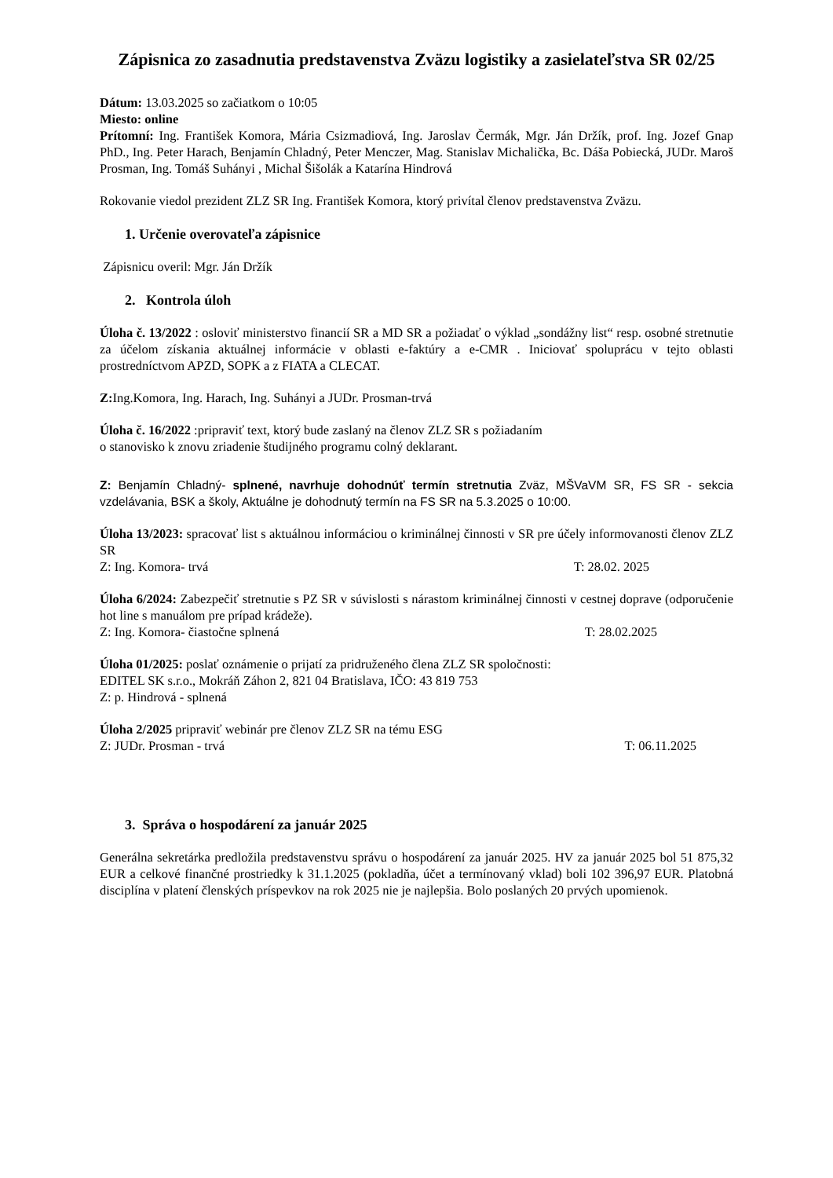Zápisnica zo zasadnutia predstavenstva Zväzu logistiky a zasielateľstva SR 02/25
Dátum: 13.03.2025 so začiatkom o 10:05
Miesto: online
Prítomní: Ing. František Komora, Mária Csizmadiová, Ing. Jaroslav Čermák, Mgr. Ján Držík, prof. Ing. Jozef Gnap PhD., Ing. Peter Harach, Benjamín Chladný, Peter Menczer, Mag. Stanislav Michalička, Bc. Dáša Pobiecká, JUDr. Maroš Prosman, Ing. Tomáš Suhányi , Michal Šišolák a Katarína Hindrová
Rokovanie viedol prezident ZLZ SR Ing. František Komora, ktorý privítal členov predstavenstva Zväzu.
1. Určenie overovateľa zápisnice
Zápisnicu overil: Mgr. Ján Držík
2. Kontrola úloh
Úloha č. 13/2022 : osloviť ministerstvo financií SR a MD SR a požiadať o výklad „sondážny list“ resp. osobné stretnutie za účelom získania aktuálnej informácie v oblasti e-faktúry a e-CMR . Iniciovať spoluprácu v tejto oblasti prostredníctvom APZD, SOPK a z FIATA a CLECAT.
Z: Ing.Komora, Ing. Harach, Ing. Suhányi a JUDr. Prosman-trvá
Úloha č. 16/2022 :pripraviť text, ktorý bude zaslaný na členov ZLZ SR s požiadaním
o stanovisko k znovu zriadenie študijného programu colný deklarant.
Z: Benjamín Chladný- splnené, navrhuje dohodnúť termín stretnutia Zväz, MŠVaVM SR, FS SR - sekcia vzdelávania, BSK a školy, Aktuálne je dohodnutý termín na FS SR na 5.3.2025 o 10:00.
Úloha 13/2023: spracovať list s aktuálnou informáciou o kriminálnej činnosti v SR pre účely informovanosti členov ZLZ SR
Z: Ing. Komora- trvá T: 28.02. 2025
Úloha 6/2024: Zabezpečiť stretnutie s PZ SR v súvislosti s nárastom kriminálnej činnosti v cestnej doprave (odporučenie hot line s manuálom pre prípad krádeže).
Z: Ing. Komora- čiastočne splnená T: 28.02.2025
Úloha 01/2025: poslať oznámenie o prijatí za pridruženého člena ZLZ SR spoločnosti:
EDITEL SK s.r.o., Mokráň Záhon 2, 821 04 Bratislava, IČO: 43 819 753
Z: p. Hindrová - splnená
Úloha 2/2025 pripraviť webinár pre členov ZLZ SR na tému ESG
Z: JUDr. Prosman - trvá T: 06.11.2025
3. Správa o hospodárení za január 2025
Generálna sekretárka predložila predstavenstvu správu o hospodárení za január 2025. HV za január 2025 bol 51 875,32 EUR a celkové finančné prostriedky k 31.1.2025 (pokladňa, účet a termínovaný vklad) boli 102 396,97 EUR. Platobná disciplína v platení členských príspevkov na rok 2025 nie je najlepšia. Bolo poslaných 20 prvých upomienok.